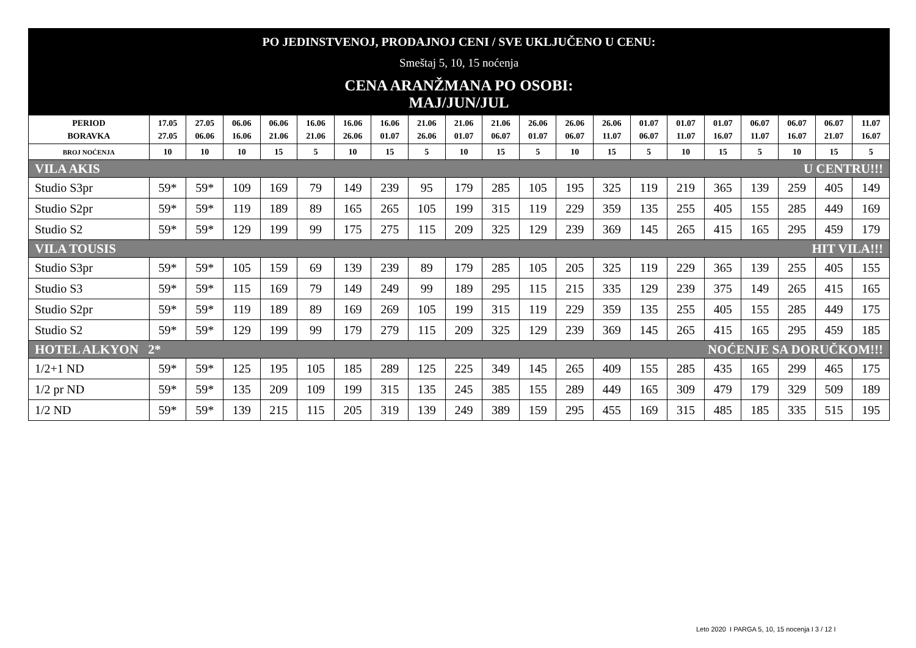| PO JEDINSTVENOJ, PRODAJNOJ CENI / SVE UKLJUČENO U CENU: Smeštaj 5, 10, 15 noćenja CENA ARANŽMANA PO OSOBI: MAJ/JUN/JUL | | | | | | | | | | | | | | | | | | | | |
| PERIOD BORAVKA | 17.05 27.05 | 27.05 06.06 | 06.06 16.06 | 06.06 21.06 | 16.06 21.06 | 16.06 26.06 | 16.06 01.07 | 21.06 26.06 | 21.06 01.07 | 21.06 06.07 | 26.06 01.07 | 26.06 06.07 | 26.06 11.07 | 01.07 06.07 | 01.07 11.07 | 01.07 16.07 | 06.07 11.07 | 06.07 16.07 | 06.07 21.07 | 11.07 16.07 |
| BROJ NOĆENJA | 10 | 10 | 10 | 15 | 5 | 10 | 15 | 5 | 10 | 15 | 5 | 10 | 15 | 5 | 10 | 15 | 5 | 10 | 15 | 5 |
| VILA AKIS U CENTRU!!! | | | | | | | | | | | | | | | | | | | | |
| Studio S3pr | 59* | 59* | 109 | 169 | 79 | 149 | 239 | 95 | 179 | 285 | 105 | 195 | 325 | 119 | 219 | 365 | 139 | 259 | 405 | 149 |
| Studio S2pr | 59* | 59* | 119 | 189 | 89 | 165 | 265 | 105 | 199 | 315 | 119 | 229 | 359 | 135 | 255 | 405 | 155 | 285 | 449 | 169 |
| Studio S2 | 59* | 59* | 129 | 199 | 99 | 175 | 275 | 115 | 209 | 325 | 129 | 239 | 369 | 145 | 265 | 415 | 165 | 295 | 459 | 179 |
| VILA TOUSIS HIT VILA!!! | | | | | | | | | | | | | | | | | | | | |
| Studio S3pr | 59* | 59* | 105 | 159 | 69 | 139 | 239 | 89 | 179 | 285 | 105 | 205 | 325 | 119 | 229 | 365 | 139 | 255 | 405 | 155 |
| Studio S3 | 59* | 59* | 115 | 169 | 79 | 149 | 249 | 99 | 189 | 295 | 115 | 215 | 335 | 129 | 239 | 375 | 149 | 265 | 415 | 165 |
| Studio S2pr | 59* | 59* | 119 | 189 | 89 | 169 | 269 | 105 | 199 | 315 | 119 | 229 | 359 | 135 | 255 | 405 | 155 | 285 | 449 | 175 |
| Studio S2 | 59* | 59* | 129 | 199 | 99 | 179 | 279 | 115 | 209 | 325 | 129 | 239 | 369 | 145 | 265 | 415 | 165 | 295 | 459 | 185 |
| HOTEL ALKYON 2* NOĆENJE SA DORUČKOM!!! | | | | | | | | | | | | | | | | | | | | |
| 1/2+1 ND | 59* | 59* | 125 | 195 | 105 | 185 | 289 | 125 | 225 | 349 | 145 | 265 | 409 | 155 | 285 | 435 | 165 | 299 | 465 | 175 |
| 1/2 pr ND | 59* | 59* | 135 | 209 | 109 | 199 | 315 | 135 | 245 | 385 | 155 | 289 | 449 | 165 | 309 | 479 | 179 | 329 | 509 | 189 |
| 1/2 ND | 59* | 59* | 139 | 215 | 115 | 205 | 319 | 139 | 249 | 389 | 159 | 295 | 455 | 169 | 315 | 485 | 185 | 335 | 515 | 195 |
Leto 2020 I PARGA 5, 10, 15 nocenja I 3 / 12 I